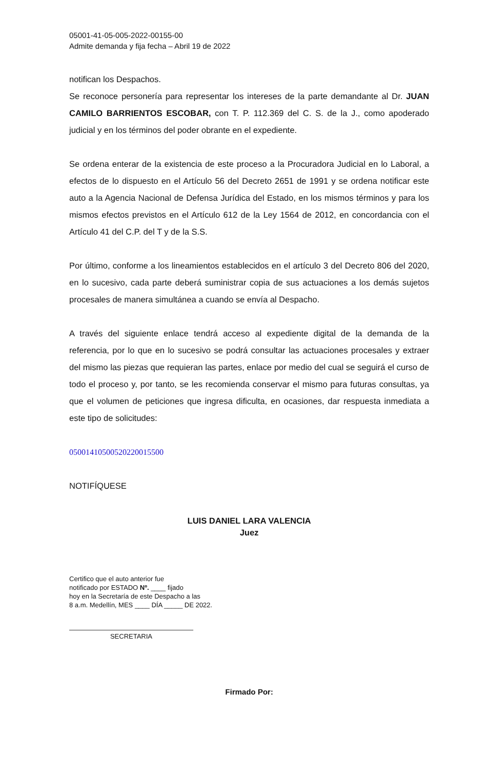05001-41-05-005-2022-00155-00
Admite demanda y fija fecha – Abril 19 de 2022
notifican los Despachos.
Se reconoce personería para representar los intereses de la parte demandante al Dr. JUAN CAMILO BARRIENTOS ESCOBAR, con T. P. 112.369 del C. S. de la J., como apoderado judicial y en los términos del poder obrante en el expediente.
Se ordena enterar de la existencia de este proceso a la Procuradora Judicial en lo Laboral, a efectos de lo dispuesto en el Artículo 56 del Decreto 2651 de 1991 y se ordena notificar este auto a la Agencia Nacional de Defensa Jurídica del Estado, en los mismos términos y para los mismos efectos previstos en el Artículo 612 de la Ley 1564 de 2012, en concordancia con el Artículo 41 del C.P. del T y de la S.S.
Por último, conforme a los lineamientos establecidos en el artículo 3 del Decreto 806 del 2020, en lo sucesivo, cada parte deberá suministrar copia de sus actuaciones a los demás sujetos procesales de manera simultánea a cuando se envía al Despacho.
A través del siguiente enlace tendrá acceso al expediente digital de la demanda de la referencia, por lo que en lo sucesivo se podrá consultar las actuaciones procesales y extraer del mismo las piezas que requieran las partes, enlace por medio del cual se seguirá el curso de todo el proceso y, por tanto, se les recomienda conservar el mismo para futuras consultas, ya que el volumen de peticiones que ingresa dificulta, en ocasiones, dar respuesta inmediata a este tipo de solicitudes:
05001410500520220015500
NOTIFÍQUESE
LUIS DANIEL LARA VALENCIA
Juez
Certifico que el auto anterior fue
notificado por ESTADO Nº. ____ fijado
hoy en la Secretaría de este Despacho a las
8 a.m. Medellín, MES ____ DÍA _____ DE 2022.
SECRETARIA
Firmado Por: